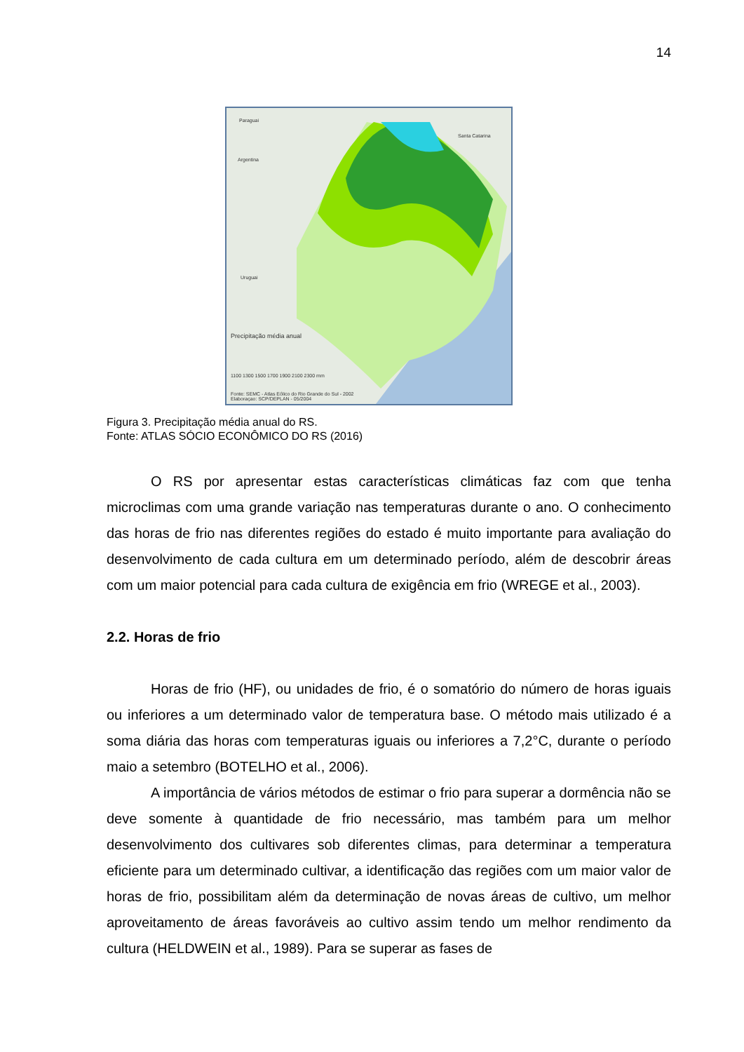14
Paraguai
Argentina
Santa Catarina
Uruguai
Precipitação média anual
1100 1300 1500 1700 1900 2100 2300 mm
Fonte: SEMC - Atlas Eólico do Rio Grande do Sul - 2002
Elaboraçao: SCP/DEPLAN - 05/2004
Figura 3. Precipitação média anual do RS.
Fonte: ATLAS SÓCIO ECONÔMICO DO RS (2016)
O RS por apresentar estas características climáticas faz com que tenha microclimas com uma grande variação nas temperaturas durante o ano. O conhecimento das horas de frio nas diferentes regiões do estado é muito importante para avaliação do desenvolvimento de cada cultura em um determinado período, além de descobrir áreas com um maior potencial para cada cultura de exigência em frio (WREGE et al., 2003).
2.2. Horas de frio
Horas de frio (HF), ou unidades de frio, é o somatório do número de horas iguais ou inferiores a um determinado valor de temperatura base. O método mais utilizado é a soma diária das horas com temperaturas iguais ou inferiores a 7,2°C, durante o período maio a setembro (BOTELHO et al., 2006).
A importância de vários métodos de estimar o frio para superar a dormência não se deve somente à quantidade de frio necessário, mas também para um melhor desenvolvimento dos cultivares sob diferentes climas, para determinar a temperatura eficiente para um determinado cultivar, a identificação das regiões com um maior valor de horas de frio, possibilitam além da determinação de novas áreas de cultivo, um melhor aproveitamento de áreas favoráveis ao cultivo assim tendo um melhor rendimento da cultura (HELDWEIN et al., 1989). Para se superar as fases de